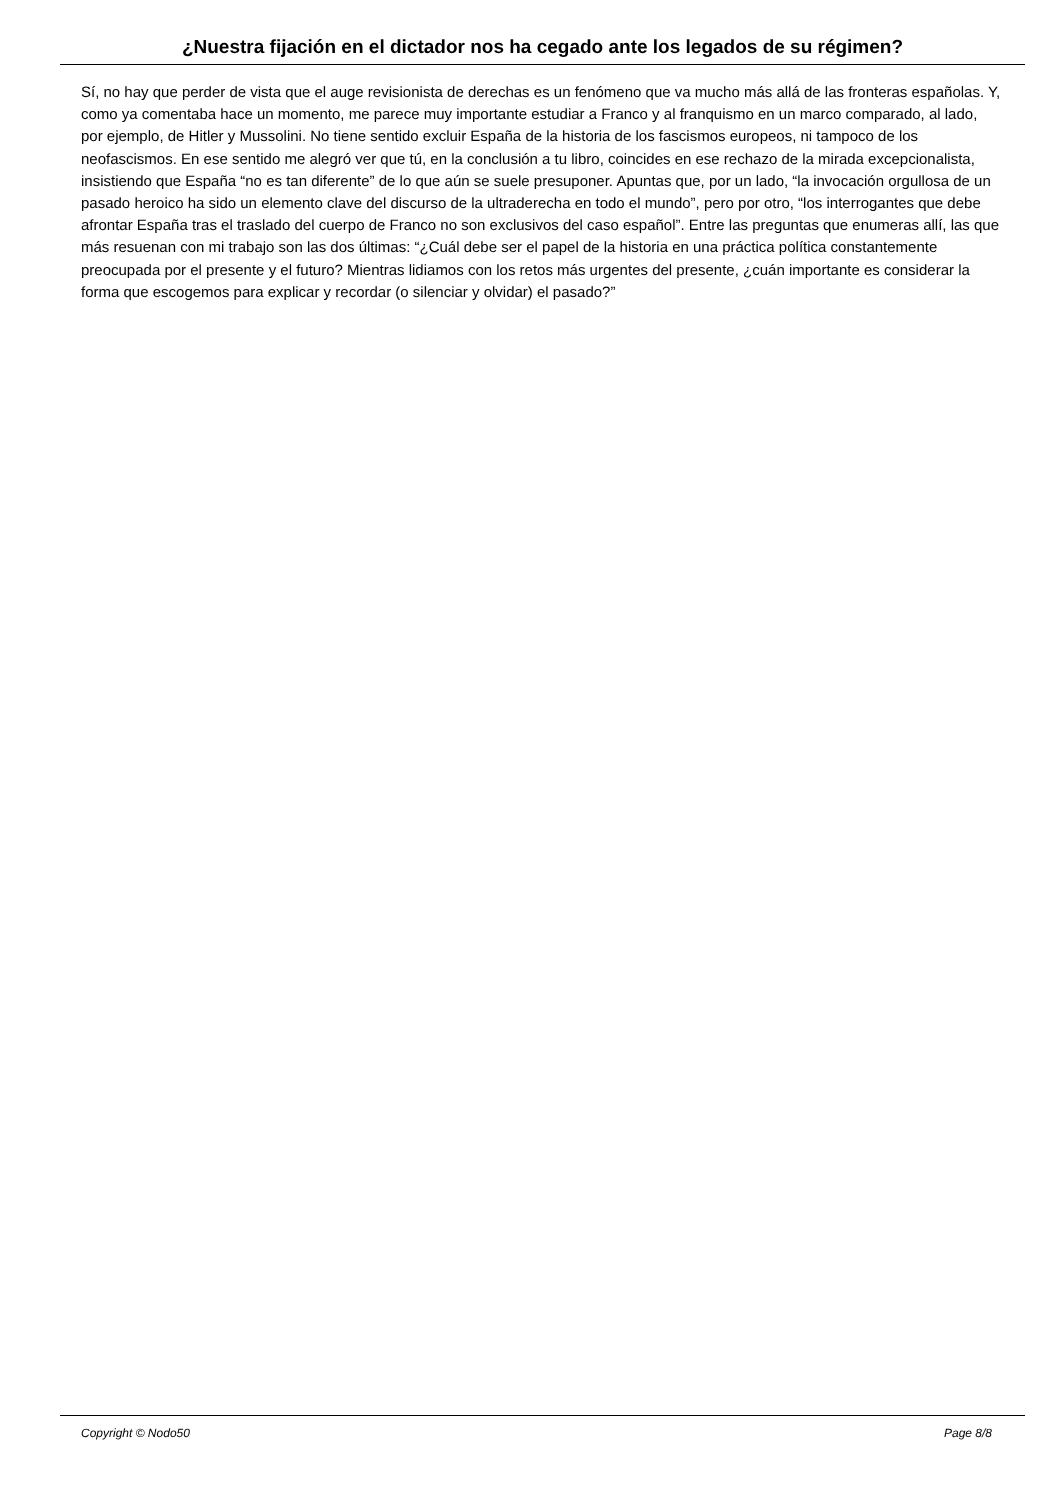¿Nuestra fijación en el dictador nos ha cegado ante los legados de su régimen?
Sí, no hay que perder de vista que el auge revisionista de derechas es un fenómeno que va mucho más allá de las fronteras españolas. Y, como ya comentaba hace un momento, me parece muy importante estudiar a Franco y al franquismo en un marco comparado, al lado, por ejemplo, de Hitler y Mussolini. No tiene sentido excluir España de la historia de los fascismos europeos, ni tampoco de los neofascismos. En ese sentido me alegró ver que tú, en la conclusión a tu libro, coincides en ese rechazo de la mirada excepcionalista, insistiendo que España “no es tan diferente” de lo que aún se suele presuponer. Apuntas que, por un lado, “la invocación orgullosa de un pasado heroico ha sido un elemento clave del discurso de la ultraderecha en todo el mundo”, pero por otro, “los interrogantes que debe afrontar España tras el traslado del cuerpo de Franco no son exclusivos del caso español”. Entre las preguntas que enumeras allí, las que más resuenan con mi trabajo son las dos últimas: “¿Cuál debe ser el papel de la historia en una práctica política constantemente preocupada por el presente y el futuro? Mientras lidiamos con los retos más urgentes del presente, ¿cuán importante es considerar la forma que escogemos para explicar y recordar (o silenciar y olvidar) el pasado?”
Copyright © Nodo50 Page 8/8